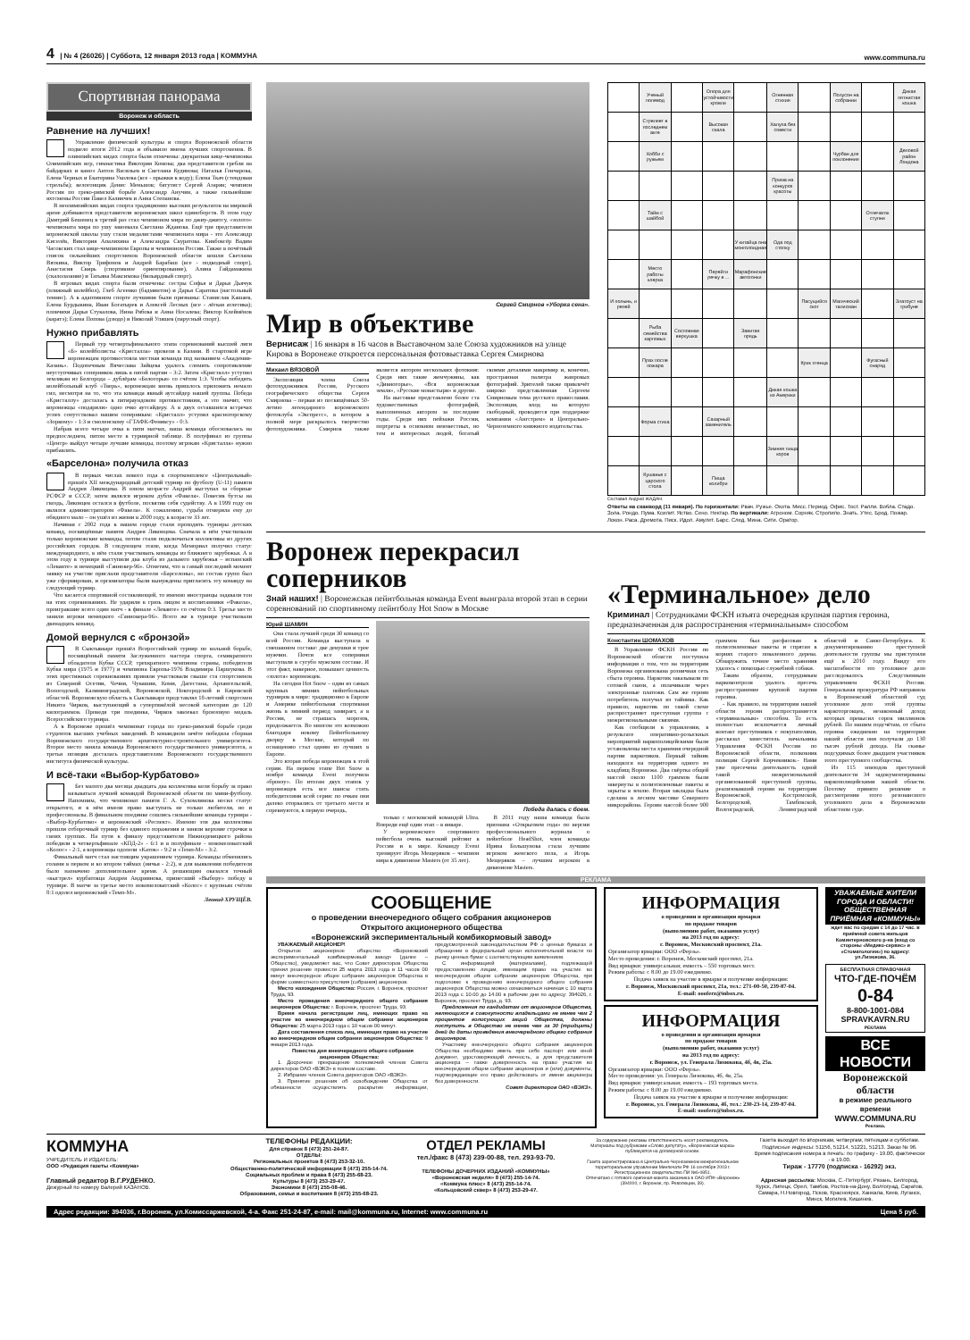4 | № 4 (26026) | Суббота, 12 января 2013 года | КОММУНА www.communa.ru
Спортивная панорама
Воронеж и область
Равнение на лучших!
Управление физической культуры и спорта Воронежской области подвело итоги 2012 года и объявило имена лучших спортсменов. В олимпийских видах спорта были отмечены: двукратная вице-чемпионка Олимпийских игр, гимнастика Виктория Комова; два представителя гребли на байдарках и каноэ Антон Васильев и Светлана Кудинова; Наталья Гончарова, Елена Черных и Екатерина Уколова (все - прыжки в воду); Елена Ткач (стендовая стрельба); велогонщик Денис Меньшов; батутист Сергей Азарян; чемпион России по греко-римской борьбе Александр Анучин, а также сильнейшие яхтсмены России Павел Калинчев и Анна Степанова.
В неолимпийских видах спорта традиционно высоких результатов на мировой арене добиваются представители воронежских школ единоборств. В этом году Дмитрий Бешенец в третий раз стал чемпионом мира по джиу-джитсу, «золото» чемпионата мира по ушу завоевала Светлана Жданова. Ещё три представителя воронежской школы ушу стали медалистами чемпионата мира - это Александр Киселёв, Виктория Апалихина и Александра Скуратова. Кикбоксёр Вадим Часовских стал вице-чемпионом Европы и чемпионом России. Также в почётный список сильнейших спортсменов Воронежской области вошли Светлана Вяткина, Виктор Трифонов и Андрей Барабаш (все - подводный спорт), Анастасия Свирь (спортивное ориентирование), Алина Гайдамакина (скалолазание) и Татьяна Максимова (бильярдный спорт).
В игровых видах спорта были отмечены: сестры Софья и Дарья Дьячук (пляжный волейбол), Глеб Агеенко (бадминтон) и Дарья Саратова (настольный теннис). А в адаптивном спорте лучшими были признаны: Станислав Кашаев, Елена Бурдыкина, Иван Богатырев и Алексей Лесных (все - лёгкая атлетика); пловчихи Дарья Стукалова, Нина Рябова и Анна Носалева; Виктор Клеймёнов (каратэ); Елена Попова (дзюдо) и Николай Уляшев (парусный спорт).
Нужно прибавлять
Первый тур четвертьфинального этапа соревнований высшей лиги «Б» волейболисты «Кристалла» провели в Казани. В стартовой игре воронежцам противостояла местная команда под названием «Академия-Казань». Подопечным Вячеслава Зайцева удалось сломить сопротивление неуступчивых соперников лишь в пятой партии – 3:2. Затем «Кристалл» уступил землякам из Белгорода – дублёрам «Белогорья» со счётом 1:3. Чтобы победить волейбольный клуб «Тверь», воронежцам вновь пришлось приложить немало сил, несмотря на то, что эта команда явный аутсайдер нашей группы. Победа «Кристаллу» досталась в пятираундовом противостоянии, а это значит, что воронежцы «подарили» одно очко аутсайдеру. А в двух оставшихся встречах успех сопутствовал нашим соперникам: «Кристалл» уступил красногорскому «Зоркому» - 1:3 и смоленскому «ГТАФК-Фениксу» - 0:3.
Набрав всего четыре очка в пяти матчах, наша команда обосновалась на предпоследнем, пятом месте в турнирной таблице. В полуфинал из группы «Центр» выйдут четыре лучшие команды, поэтому игрокам «Кристалла» нужно прибавлять.
«Барселона» получила отказ
В первых числах нового года в спорткомплексе «Центральный» прошёл XII международный детский турнир по футболу (U-11) памяти Андрея Ликонцева. В юном возрасте Андрей выступал за сборные РСФСР и СССР, затем являлся игроком дубля «Факела». Повесив бутсы на гвоздь, Ликонцев остался в футболе, посвятив себя судейству. А в 1999 году он являлся администратором «Факела». К сожалению, судьба отмерила ему до обидного мало – он ушёл из жизни в 2000 году, в возрасте 33 лет.
Начиная с 2002 года в нашем городе стали проходить турниры детских команд, посвящённые памяти Андрея Ликонцева. Сначала в нём участвовали только воронежские команды, потом стали подключаться коллективы из других российских городов. В следующем этапе, когда Мемориал получил статус международного, в нём стали участвовать команды из ближнего зарубежья. А в этом году в турнире выступили два клуба из дальнего зарубежья – испанский «Леванте» и немецкий «Ганновер-96». Отметим, что в самый последний момент заявку на участие прислали представители «Барселоны», но состав групп был уже сформирован, и организаторы были вынуждены пригласить эту команду на следующий турнир.
Что касается спортивной составляющей, то именно иностранцы задавали тон на этих соревнованиях. Не ударили в грязь лицом и воспитанники «Факела», проигравшие всего один матч - в финале «Леванте» со счётом 0:3. Третье место заняли игроки немецкого «Ганновера-96». Всего же в турнире участвовали двенадцать команд.
Домой вернулся с «бронзой»
В Сыктывкаре прошёл Всероссийский турнир по вольной борьбе, посвящённый памяти Заслуженного мастера спорта, семикратного обладателя Кубка СССР, трехкратного чемпиона страны, победителя Кубка мира (1975 и 1977) и чемпиона Европы-1976 Владимира Паршукова. В этих престижных соревнованиях приняли участвовали свыше ста спортсменов из Северной Осетии, Чечни, Чувашии, Коми, Дагестана, Архангельской, Вологодской, Калининградской, Воронежской, Новгородской и Кировской областей. Воронежскую область в Сыктывкаре представлял 18-летний спортсмен Никита Чирков, выступающий в супертяжёлой весовой категории до 120 килограммов. Проведя три поединка, Чирков завоевал бронзовую медаль Всероссийского турнира.
А в Воронеже прошёл чемпионат города по греко-римской борьбе среди студентов высших учебных заведений. В командном зачёте победила сборная Воронежского государственного архитектурно-строительного университета. Второе место заняла команда Воронежского государственного университета, а третья позиция досталась представителям Воронежского государственного института физической культуры.
И всё-таки «Выбор-Курбатово»
Без малого два месяца двадцать два коллектива вели борьбу за право называться лучшей командой Воронежской области по мини-футболу. Напомним, что чемпионат памяти Г. А. Сухомлинова носил статус открытого, и в нём имели право выступать не только любители, но и профессионалы. В финальном поединке сошлись сильнейшие команды турнира - «Выбор-Курбатово» и воронежский «Респект». Именно эти два коллектива прошли отборочный турнир без единого поражения и заняли верхние строчки в своих группах. На пути к финалу представители Нижнедевицкого района победили в четвертьфинале «КПД-2» - 6:1 и в полуфинале - новомеловатский «Колос» - 2:1, а воронежцы одолели «Каток» - 9:2 и «Темп-М» - 3:2.
Финальный матч стал настоящим украшением турнира. Команды обменялись голами в первом и во втором таймах (ничья - 2:2), и для выявления победителя было назначено дополнительное время. А решающим оказался точный «выстрел» курбатовца Андрея Андриянова, принесший «Выбору» победу в турнире. В матче за третье место новомеловатский «Колос» с крупным счётом 8:1 одолел воронежский «Темп-М».
Леонид ХРУЩЁВ.
Сергей Смирнов «Уборка сена».
Мир в объективе
Вернисаж | 16 января в 16 часов в Выставочном зале Союза художников на улице Кирова в Воронеже откроется персональная фотовыставка Сергея Смирнова
Михаил ВЯЗОВОЙ
Экспозиция члена Союза фотохудожников России, Русского географического общества Сергея Смирнова – первая из посвящённых 50-летию легендарного воронежского фотоклуба «Экспресс», в котором в полной мере раскрылось творчество фотохудожника. Смирнов также является автором нескольких фотокниг. Среди них такие жемчужины, как «Дивногорье», «Вся воронежская земля», «Русские монастыри» и другие.
На выставке представлено более ста художественных фотографий, выполненных автором за последние годы. Среди них пейзажи России, портреты в основном неизвестных, но тем и интересных людей, богатый своими деталями макромир и, конечно, пространная палитра жанровых фотографий. Зрителей также привлечёт широко представленная Сергеем Смирновым тема русского православия. Экспозиция, вход на которую свободный, проводится при поддержке компании «Ангстрем» и Центрально-Черноземного книжного издательства.
| | Ученый полевод | | Опора для устойчивости кровли | | Огненная стихия | | Полусон на собрании | | Дикая пятнистая кошка |
| | Стреляет в последнем акте | | Высокая скала | | Халупа без совести | | | | |
| | Хобби с ружьем | | | | | | Чурбан для поклонения | | Деловой район Лондона |
| | | | | | Прима на конкурсе красоты | | | | |
| | Тайм с шайбой | | | | | | | Отпечаток ступни | |
| | | | | У китайца она монголоидная | Ода под стопку | | | | |
| | Место работы клерка | | Перейти речку в ... | Марафонские автогонки | | | | | |
| И полынь, и репей | | | | | | Пасущийся скот | Магический талисман | | Златоуст на трибуне |
| | Рыба семейства карповых | Сословная верхушка | | Завитая прядь | | | | | |
| | Прах после пожара | | | | | Крик птенца | | Фугасный снаряд | |
| | | | | | Дикая кошка из Америки | | | | |
| | Форма стиха | | Сахарный заменитель | | | | | | |
| | | | | | Зимняя пища коров | | | | |
| | Кушанье с царского стола | | Пища колибри | | | | | | |
Составил Андрей ЖАДАН.
Ответы на сканворд (11 января). По горизонтали: Рвач. Ружье. Охота. Мисс. Период. Офис. Тост. Ралли. Вобла. Стадо. Зола. Рондо. Пума. Ксилит. Яство. Сено. Нектар. По вертикали: Агроном. Сорняк. Стропило. Знать. Утес. Брод. Пожар. Локон. Раса. Дремота. Писк. Идол. Амулет. Барс. След. Мина. Сити. Оратор.
Воронеж перекрасил соперников
Знай наших! | Воронежская пейнтбольная команда Event выиграла второй этап в серии соревнований по спортивному пейнтболу Hot Snow в Москве
Юрий ШАМИН
Она стала лучшей среди 30 команд со всей России. Команда выступала в смешанном составе: две девушки и трое мужчин. Почти все соперники выступали в сугубо мужском составе. И этот факт, наверное, повышает ценность «золота» воронежцев.
На сегодня Hot Snow – один из самых крупных зимних пейнтбольных турниров в мире: традиционно в Европе и Америке пейнтбольная спортивная жизнь в зимний период замирает, а в России, не страшась морозов, продолжается. Во многом это возможно благодаря новому Пейнтбольному дворцу в Москве, который по оснащению стал одним из лучших в Европе.
Это вторая победа воронежцев в этой серии. На первом этапе Hot Snow в ноябре команда Event получила «бронзу». По итогам двух этапов у воронежцев есть все шансы стать победителями всей серии: по очкам они далеко оторвались от третьего места и соревнуются, в первую очередь,
Победа далась с боем.
только с московской командой Ultra. Впереди ещё один этап – в январе.
У воронежского спортивного пейнтбола очень высокий рейтинг в России и в мире. Команду Event тренирует Игорь Мещеряков – чемпион мира в дивизионе Masters (от 35 лет).
В 2011 году наша команда была признана «Открытием года» по версии профессионального журнала о пейнтболе HeadShot, член команды Ирина Большунова стала лучшим игроком женского пола, а Игорь Мещеряков – лучшим игроком в дивизионе Masters.
«Терминальное» дело
Криминал | Сотрудниками ФСКН изъята очередная крупная партия героина, предназначенная для распространения «терминальным» способом
Константин ШОМАХОВ
В Управление ФСКН России по Воронежской области поступила информация о том, что на территории Воронежа организована розничная сеть сбыта героина. Наркотик заказывали по сотовой связи, а оплачивали через электронные платежи. Сам же героин потребитель получал из тайника. Как правило, наркотик по такой схеме распространяет преступная группа с межрегиональными связями.
Как сообщили в управлении, в результате оперативно-розыскных мероприятий наркополицейскими были установлены места хранения очередной партии наркотиков. Первый тайник находился на территории одного из кладбищ Воронежа. Два свёртка общей массой около 1100 граммов были завернуты в полиэтиленовые пакеты и зарыты в землю. Вторая закладка была сделана в лесном массиве Северного микрорайона. Героин массой более 900 граммов был расфасован в полиэтиленовые пакеты и спрятан в корнях старого поваленного дерева. Обнаружить точное место хранения удалось с помощью служебной собаки.
Таким образом, сотрудникам наркоконтроля удалось пресечь распространение крупной партии героина.
- Как правило, на территории нашей области героин распространяется «терминальным» способом. То есть полностью исключается личный контакт преступников с покупателями, рассказал заместитель начальника Управления ФСКН России по Воронежской области, полковник полиции Сергей Корчевников.- Нами уже пресечена деятельность одной такой межрегиональной организованной преступной группы, реализовавшей героин на территории Воронежской, Костромской, Белгородской, Тамбовской, Волгоградской, Ленинградской областей и Санкт-Петербурга. К документированию преступной деятельности группы мы приступили ещё в 2010 году. Ввиду его масштабности это уголовное дело расследовалось Следственным управлением ФСКН России. Генеральная прокуратура РФ направила в Воронежский областной суд уголовное дело этой группы наркоторговцев, незаконный доход которых превысил сорок миллионов рублей. По нашим подсчётам, от сбыта героина ежедневно на территории нашей области они получали до 130 тысяч рублей дохода. На скамье подсудимых более двадцати участников этого преступного сообщества.
Из 115 эпизодов преступной деятельности 34 задокументированы наркополицейскими нашей области. Поэтому принято решение о рассмотрении этого резонансного уголовного дела в Воронежском областном суде.
РЕКЛАМА
СООБЩЕНИЕ
о проведении внеочередного общего собрания акционеров
Открытого акционерного общества
«Воронежский экспериментальный комбикормовый завод»
УВАЖАЕМЫЙ АКЦИОНЕР!
Открытое акционерное общество «Воронежский экспериментальный комбикормовый завод» (далее – Общество), уведомляет вас, что Совет директоров Общества принял решение провести 25 марта 2013 года в 11 часов 00 минут внеочередное общее собрание акционеров Общества в форме совместного присутствия (собрания) акционеров.
Место нахождения Общества: Россия, г. Воронеж, проспект Труда, 93.
Место проведения внеочередного общего собрания акционеров Общества: г. Воронеж, проспект Труда, 93.
Время начала регистрации лиц, имеющих право на участие во внеочередном общем собрании акционеров Общества: 25 марта 2013 года с 10 часов 00 минут.
Дата составления списка лиц, имеющих право на участие во внеочередном общем собрании акционеров Общества: 9 января 2013 года.
Повестка дня внеочередного общего собрания акционеров Общества:
1. Досрочное прекращение полномочий членов Совета директоров ОАО «ВЭКЗ» в полном составе.
2. Избрание членов Совета директоров ОАО «ВЭКЗ».
3. Принятие решения об освобождении Общества от обязанности осуществлять раскрытие информации, предусмотренной законодательством РФ о ценных бумагах и обращении в федеральный орган исполнительной власти по рынку ценных бумаг с соответствующим заявлением.
С информацией (материалами), подлежащей предоставлению лицам, имеющим право на участие во внеочередном общем собрании акционеров Общества, при подготовке к проведению внеочередного общего собрания акционеров Общества можно ознакомиться начиная с 10 марта 2013 года с 10.00 до 14.00 в рабочие дни по адресу: 394026, г. Воронеж, проспект Труда, д. 93.
Предложения по кандидатам от акционеров Общества, являющихся в совокупности владельцами не менее чем 2 процентов голосующих акций Общества, должны поступить в Общество не менее чем за 30 (тридцать) дней до даты проведения внеочередного общего собрания акционеров.
Участнику внеочередного общего собрания акционеров Общества необходимо иметь при себе паспорт или иной документ, удостоверяющий личность, а для представителя акционера – также доверенность на право участия во внеочередном общем собрании акционеров и (или) документы, подтверждающие его право действовать от имени акционера без доверенности.
Совет директоров ОАО «ВЭКЗ».
ИНФОРМАЦИЯ
о проведении и организации ярмарки
по продаже товаров
(выполнению работ, оказания услуг)
на 2013 год по адресу:
г. Воронеж, Московский проспект, 21а.
Организатор ярмарки: ООО «Ферзь».
Место проведения: г. Воронеж, Московский проспект, 21а.
Вид ярмарки: универсальная; емкость – 550 торговых мест.
Режим работы: с 8.00 до 19.00 ежедневно.
Подача заявок на участие в ярмарке и получение информации:
г. Воронеж, Московский проспект, 21а, тел.: 271-00-50, 239-87-04.
E-mail: oooferz@inbox.ru.
ИНФОРМАЦИЯ
о проведении и организации ярмарки
по продаже товаров
(выполнению работ, оказания услуг)
на 2013 год по адресу:
г. Воронеж, ул. Генерала Лизюкова, 4б, 4в, 25а.
Организатор ярмарки: ООО «Ферзь».
Место проведения: ул. Генерала Лизюкова, 4б, 4в, 25а.
Вид ярмарки: универсальная; емкость – 193 торговых места.
Режим работы: с 8.00 до 19.00 ежедневно.
Подача заявок на участие в ярмарке и получение информации:
г. Воронеж, ул. Генерала Лизюкова, 4б, тел.: 230-23-14, 239-87-04.
E-mail: oooferz@inbox.ru.
УВАЖАЕМЫЕ ЖИТЕЛИ ГОРОДА И ОБЛАСТИ!
ОБЩЕСТВЕННАЯ ПРИЁМНАЯ «КОММУНЫ»
ждет вас по средам с 14 до 17 час. в приёмной совета жильцов Коминтерновского р-на (вход со стороны «Медико-сервис» и «Стоматологии») по адресу: ул.Лизюкова, 36.
БЕСПЛАТНАЯ СПРАВОЧНАЯ
ЧТО-ГДЕ-ПОЧЁМ
0-84
8-800-1001-084
SPRAVKAVRN.RU
РЕКЛАМА
ВСЕ НОВОСТИ
Воронежской области
в режиме реального времени
WWW.COMMUNA.RU
Реклама.
КОММУНА
УЧРЕДИТЕЛЬ И ИЗДАТЕЛЬ:
ООО «Редакция газеты «Коммуна»
Главный редактор В.Г.РУДЕНКО.
Дежурный по номеру Валерий КАЗАНОВ.
ТЕЛЕФОНЫ РЕДАКЦИИ:
Для справок 8 (473) 251-24-87.
ОТДЕЛЫ:
Региональных проектов 8 (473) 253-32-10.
Общественно-политической информации 8 (473) 255-14-74.
Социальных проблем и права 8 (473) 255-68-23.
Культуры 8 (473) 253-29-47.
Экономики 8 (473) 255-08-46.
Образования, семьи и воспитания 8 (473) 255-68-23.
ОТДЕЛ РЕКЛАМЫ
тел./факс 8 (473) 239-00-88, тел. 293-93-70.
ТЕЛЕФОНЫ ДОЧЕРНИХ ИЗДАНИЙ «КОММУНЫ»
«Воронежская неделя» 8 (473) 255-14-74.
«Коммуна плюс» 8 (473) 255-14-74.
«Кольцовский сквер» 8 (473) 253-29-47.
За содержание рекламы ответственность несет рекламодатель.
Материалы под рубриками «Слово депутату», «Воронежская марка» публикуются на договорной основе.
Газета зарегистрирована в Центрально-Черноземном межрегиональном территориальном управлении Минпечати РФ 16 сентября 2003 г. Регистрационное свидетельство ПИ №6-0851.
Отпечатано с готового оригинал-макета заказчика в ОАО ИПФ «Воронеж» (394000, г. Воронеж, пр. Революции, 39).
Газета выходит по вторникам, четвергам, пятницам и субботам.
Подписные индексы: 51156, 51214, 51221, 51213. Заказ № 96.
Время подписания номера в печать: по графику - 19.00, фактически - в 19.00.
Тираж - 17770 (подписка - 16292) экз.
Адресная рассылка: Москва, С.-Петербург, Рязань, Белгород, Курск, Липецк, Орел, Тамбов, Ростов-на-Дону, Волгоград, Саратов, Самара, Н.Новгород, Псков, Красноярск, Ханкала, Киев, Луганск, Минск, Могилев, Кишинев.
Адрес редакции: 394036, г.Воронеж, ул.Комиссаржевской, 4-а. Факс 251-24-87, e-mail: mail@kommuna.ru, Internet: www.communa.ru Цена 5 руб.